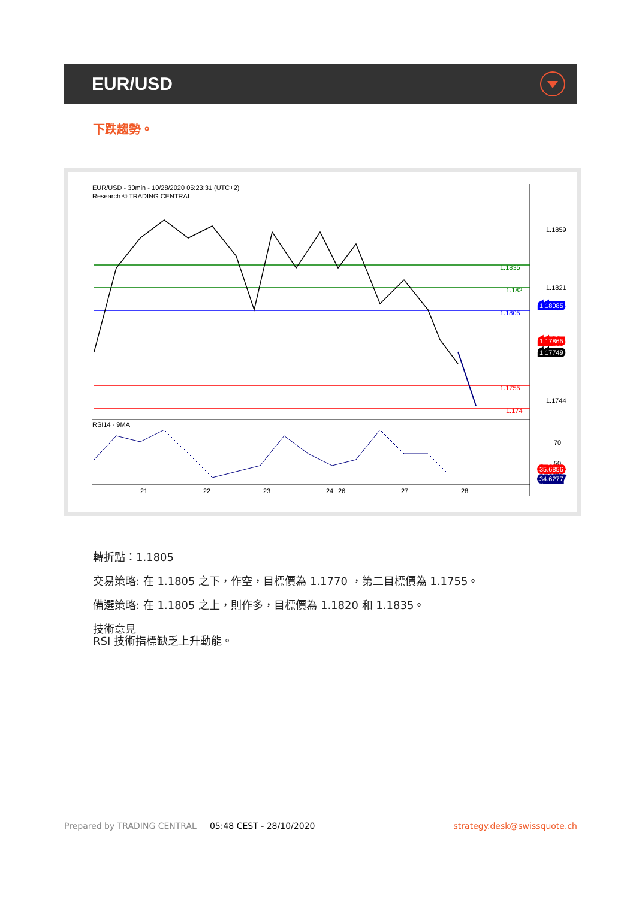EUR/USD
下跌趨勢。
EUR/USD - 30min - 10/28/2020 05:23:31 (UTC+2)
Research © TRADING CENTRAL
1.1859
1.1821
1.1744
1.1835
1.182
1.1805
1.1755
1.174
1.18085
1.17865
1.17749
RSI14 - 9MA
70
50
30
35.6856
34.6277
21
22
23
24
26
27
28
轉折點：1.1805
交易策略: 在 1.1805 之下，作空，目標價為 1.1770 ，第二目標價為 1.1755。
備選策略: 在 1.1805 之上，則作多，目標價為 1.1820 和 1.1835。
技術意見
RSI 技術指標缺乏上升動能。
Prepared by TRADING CENTRAL 05:48 CEST - 28/10/2020 strategy.desk@swissquote.ch